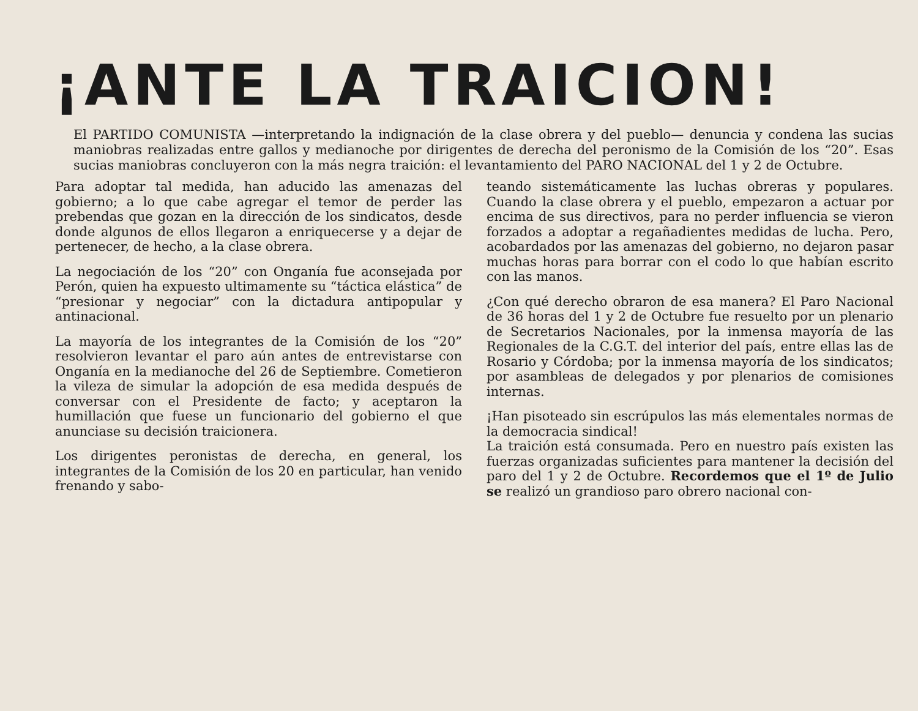¡ANTE LA TRAICION!
El PARTIDO COMUNISTA —interpretando la indignación de la clase obrera y del pueblo— denuncia y condena las sucias maniobras realizadas entre gallos y medianoche por dirigentes de derecha del peronismo de la Comisión de los “20”. Esas sucias maniobras concluyeron con la más negra traición: el levantamiento del PARO NACIONAL del 1 y 2 de Octubre.
Para adoptar tal medida, han aducido las amenazas del gobierno; a lo que cabe agregar el temor de perder las prebendas que gozan en la dirección de los sindicatos, desde donde algunos de ellos llegaron a enriquecerse y a dejar de pertenecer, de hecho, a la clase obrera.
La negociación de los “20” con Onganía fue aconsejada por Perón, quien ha expuesto ultimamente su “táctica elástica” de “presionar y negociar” con la dictadura antipopular y antinacional.
La mayoría de los integrantes de la Comisión de los “20” resolvieron levantar el paro aún antes de entrevistarse con Onganía en la medianoche del 26 de Septiembre. Cometieron la vileza de simular la adopción de esa medida después de conversar con el Presidente de facto; y aceptaron la humillación que fuese un funcionario del gobierno el que anunciase su decisión traicionera.
Los dirigentes peronistas de derecha, en general, los integrantes de la Comisión de los 20 en particular, han venido frenando y sabo-
teando sistemáticamente las luchas obreras y populares. Cuando la clase obrera y el pueblo, empezaron a actuar por encima de sus directivos, para no perder influencia se vieron forzados a adoptar a regañadientes medidas de lucha. Pero, acobardados por las amenazas del gobierno, no dejaron pasar muchas horas para borrar con el codo lo que habían escrito con las manos.
¿Con qué derecho obraron de esa manera? El Paro Nacional de 36 horas del 1 y 2 de Octubre fue resuelto por un plenario de Secretarios Nacionales, por la inmensa mayoría de las Regionales de la C.G.T. del interior del país, entre ellas las de Rosario y Córdoba; por la inmensa mayoría de los sindicatos; por asambleas de delegados y por plenarios de comisiones internas.
¡Han pisoteado sin escrúpulos las más elementales normas de la democracia sindical!
La traición está consumada. Pero en nuestro país existen las fuerzas organizadas suficientes para mantener la decisión del paro del 1 y 2 de Octubre. Recordemos que el 1º de Julio se realizó un grandioso paro obrero nacional con-